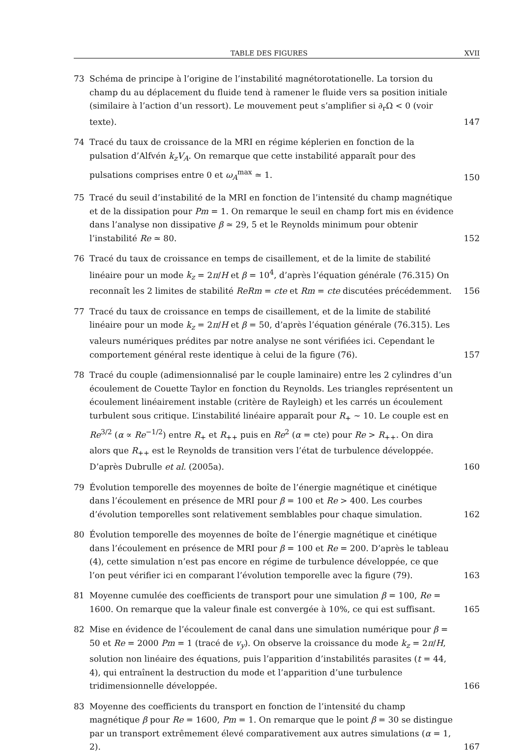TABLE DES FIGURES XVII
73 Schéma de principe à l’origine de l’instabilité magnétorotationelle. La torsion du champ du au déplacement du fluide tend à ramener le fluide vers sa position initiale (similaire à l’action d’un ressort). Le mouvement peut s’amplifier si ∂<sub>r</sub>Ω < 0 (voir texte). 147
74 Tracé du taux de croissance de la MRI en régime képlerien en fonction de la pulsation d’Alfvén k<sub>z</sub>V<sub>A</sub>. On remarque que cette instabilité apparaît pour des pulsations comprises entre 0 et ω<sub>A</sub><sup>max</sup> ≃ 1. 150
75 Tracé du seuil d’instabilité de la MRI en fonction de l’intensité du champ magnétique et de la dissipation pour Pm = 1. On remarque le seuil en champ fort mis en évidence dans l’analyse non dissipative β ≃ 29, 5 et le Reynolds minimum pour obtenir l’instabilité Re ≃ 80. 152
76 Tracé du taux de croissance en temps de cisaillement, et de la limite de stabilité linéaire pour un mode k<sub>z</sub> = 2π/H et β = 10<sup>4</sup>, d’après l’équation générale (76.315) On reconnaît les 2 limites de stabilité ReRm = cte et Rm = cte discutées précédemment. 156
77 Tracé du taux de croissance en temps de cisaillement, et de la limite de stabilité linéaire pour un mode k<sub>z</sub> = 2π/H et β = 50, d’après l’équation générale (76.315). Les valeurs numériques prédites par notre analyse ne sont vérifiées ici. Cependant le comportement général reste identique à celui de la figure (76). 157
78 Tracé du couple (adimensionnalisé par le couple laminaire) entre les 2 cylindres d’un écoulement de Couette Taylor en fonction du Reynolds. Les triangles représentent un écoulement linéairement instable (critère de Rayleigh) et les carrés un écoulement turbulent sous critique. L’instabilité linéaire apparaît pour R<sub>+</sub> ∼ 10. Le couple est en Re<sup>3/2</sup> (α ∝ Re<sup>−1/2</sup>) entre R<sub>+</sub> et R<sub>++</sub> puis en Re<sup>2</sup> (α = cte) pour Re > R<sub>++</sub>. On dira alors que R<sub>++</sub> est le Reynolds de transition vers l’état de turbulence développée. D’après Dubrulle et al. (2005a). 160
79 Évolution temporelle des moyennes de boîte de l’énergie magnétique et cinétique dans l’écoulement en présence de MRI pour β = 100 et Re > 400. Les courbes d’évolution temporelles sont relativement semblables pour chaque simulation. 162
80 Évolution temporelle des moyennes de boîte de l’énergie magnétique et cinétique dans l’écoulement en présence de MRI pour β = 100 et Re = 200. D’après le tableau (4), cette simulation n’est pas encore en régime de turbulence développée, ce que l’on peut vérifier ici en comparant l’évolution temporelle avec la figure (79). 163
81 Moyenne cumulée des coefficients de transport pour une simulation β = 100, Re = 1600. On remarque que la valeur finale est convergée à 10%, ce qui est suffisant. 165
82 Mise en évidence de l’écoulement de canal dans une simulation numérique pour β = 50 et Re = 2000 Pm = 1 (tracé de v<sub>y</sub>). On observe la croissance du mode k<sub>z</sub> = 2π/H, solution non linéaire des équations, puis l’apparition d’instabilités parasites (t = 44, 4), qui entraînent la destruction du mode et l’apparition d’une turbulence tridimensionnelle développée. 166
83 Moyenne des coefficients du transport en fonction de l’intensité du champ magnétique β pour Re = 1600, Pm = 1. On remarque que le point β = 30 se distingue par un transport extrêmement élevé comparativement aux autres simulations (α = 1, 2). 167